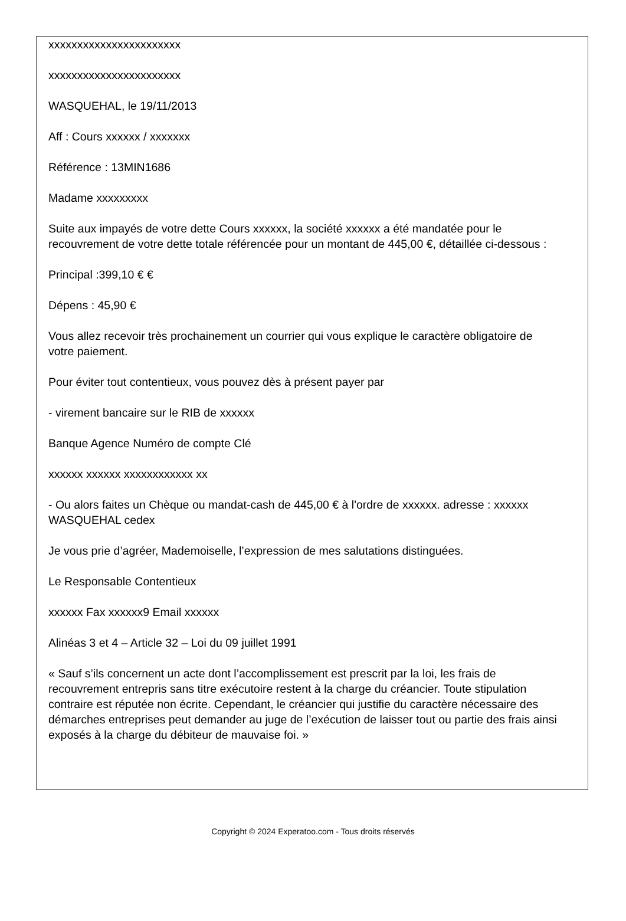xxxxxxxxxxxxxxxxxxxxxxx
xxxxxxxxxxxxxxxxxxxxxxx
WASQUEHAL, le 19/11/2013
Aff : Cours xxxxxx / xxxxxxx
Référence : 13MIN1686
Madame xxxxxxxxx
Suite aux impayés de votre dette Cours xxxxxx, la société xxxxxx a été mandatée pour le recouvrement de votre dette totale référencée pour un montant de 445,00 €, détaillée ci-dessous :
Principal :399,10 € €
Dépens : 45,90 €
Vous allez recevoir très prochainement un courrier qui vous explique le caractère obligatoire de votre paiement.
Pour éviter tout contentieux, vous pouvez dès à présent payer par
- virement bancaire sur le RIB de xxxxxx
Banque Agence Numéro de compte Clé
xxxxxx xxxxxx xxxxxxxxxxxx xx
- Ou alors faites un Chèque ou mandat-cash de 445,00 € à l'ordre de xxxxxx. adresse : xxxxxx WASQUEHAL cedex
Je vous prie d’agréer, Mademoiselle, l’expression de mes salutations distinguées.
Le Responsable Contentieux
xxxxxx Fax xxxxxx9 Email xxxxxx
Alinéas 3 et 4 – Article 32 – Loi du 09 juillet 1991
« Sauf s’ils concernent un acte dont l’accomplissement est prescrit par la loi, les frais de recouvrement entrepris sans titre exécutoire restent à la charge du créancier. Toute stipulation contraire est réputée non écrite. Cependant, le créancier qui justifie du caractère nécessaire des démarches entreprises peut demander au juge de l’exécution de laisser tout ou partie des frais ainsi exposés à la charge du débiteur de mauvaise foi. »
Copyright © 2024 Experatoo.com - Tous droits réservés